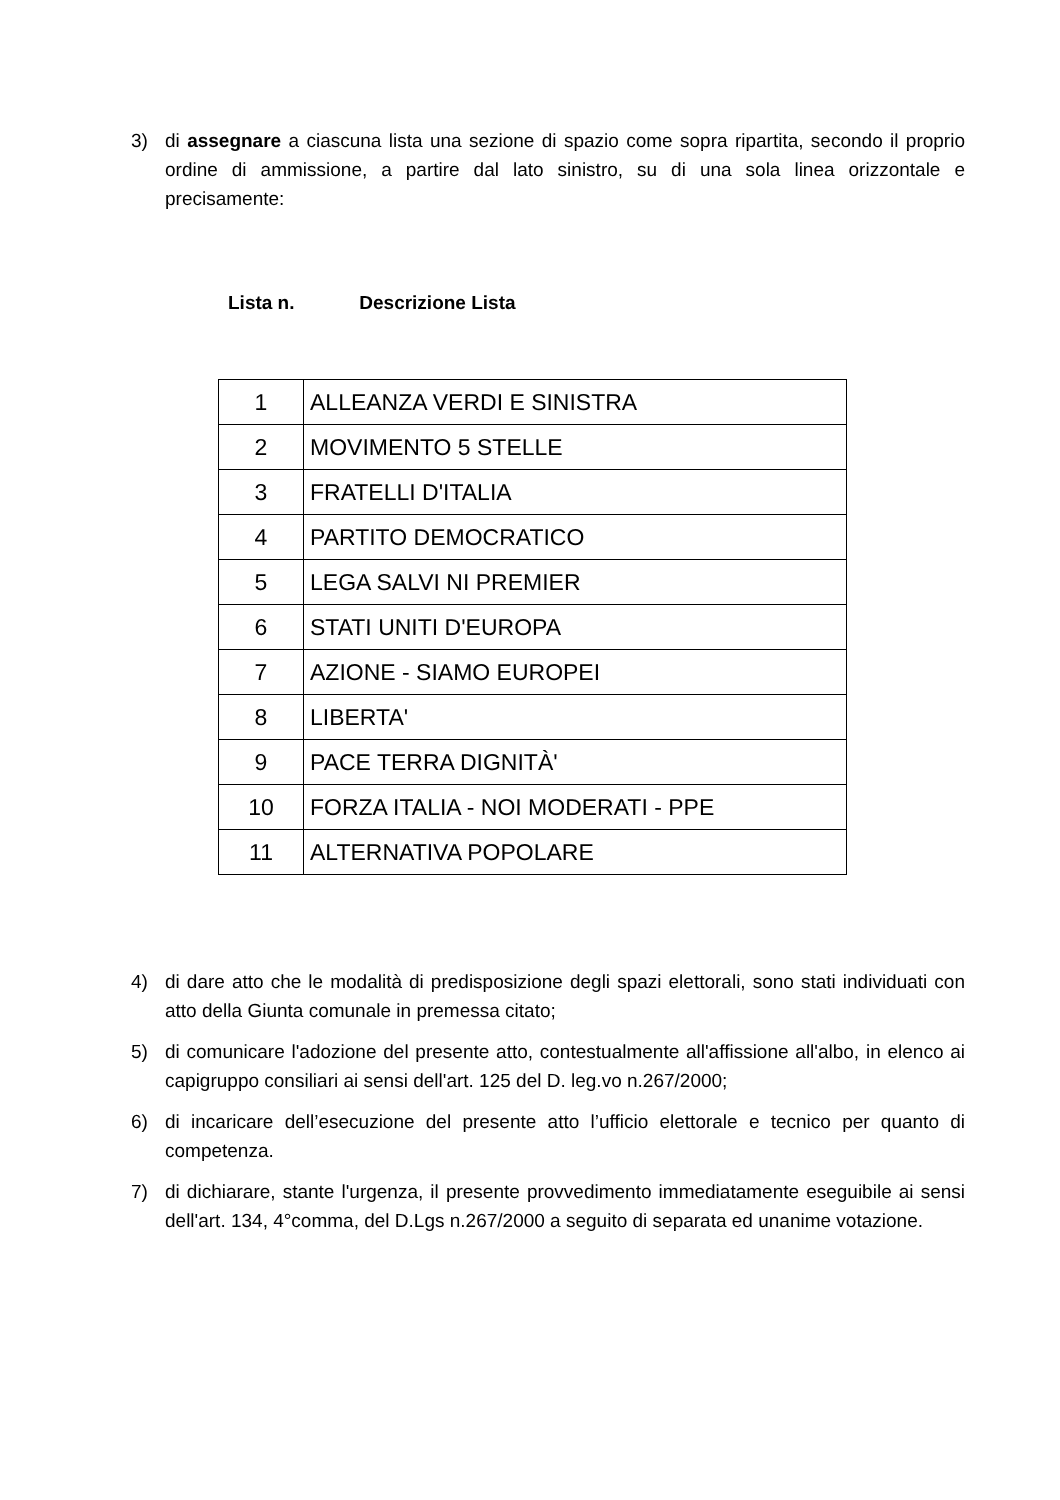3) di assegnare a ciascuna lista una sezione di spazio come sopra ripartita, secondo il proprio ordine di ammissione, a partire dal lato sinistro, su di una sola linea orizzontale e precisamente:
Lista n. Descrizione Lista
| 1 | ALLEANZA VERDI E SINISTRA |
| 2 | MOVIMENTO 5 STELLE |
| 3 | FRATELLI D'ITALIA |
| 4 | PARTITO DEMOCRATICO |
| 5 | LEGA SALVI NI PREMIER |
| 6 | STATI UNITI D'EUROPA |
| 7 | AZIONE - SIAMO EUROPEI |
| 8 | LIBERTA' |
| 9 | PACE TERRA DIGNITÀ' |
| 10 | FORZA ITALIA - NOI MODERATI - PPE |
| 11 | ALTERNATIVA POPOLARE |
4) di dare atto che le modalità di predisposizione degli spazi elettorali, sono stati individuati con atto della Giunta comunale in premessa citato;
5) di comunicare l'adozione del presente atto, contestualmente all'affissione all'albo, in elenco ai capigruppo consiliari ai sensi dell'art. 125 del D. leg.vo n.267/2000;
6) di incaricare dell’esecuzione del presente atto l’ufficio elettorale e tecnico per quanto di competenza.
7) di dichiarare, stante l'urgenza, il presente provvedimento immediatamente eseguibile ai sensi dell'art. 134, 4°comma, del D.Lgs n.267/2000 a seguito di separata ed unanime votazione.